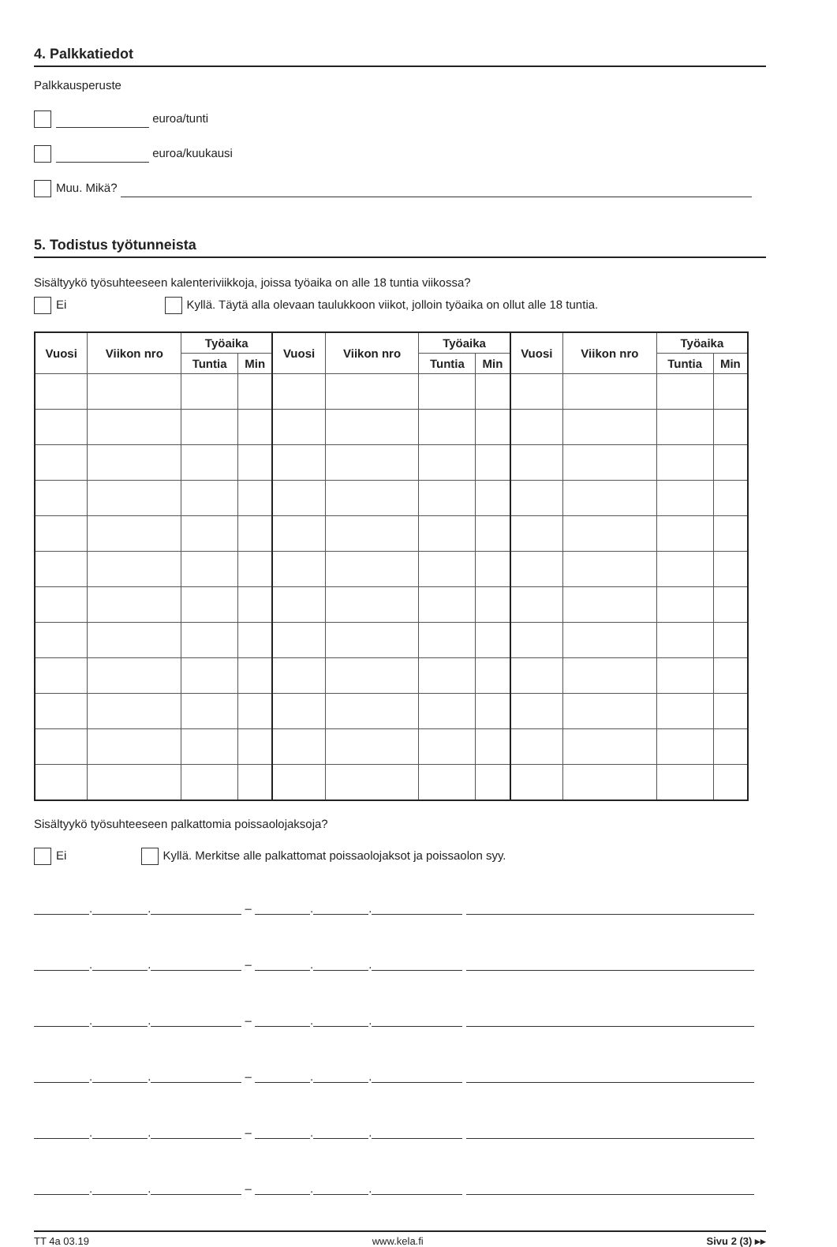4. Palkkatiedot
Palkkausperuste
euroa/tunti
euroa/kuukausi
Muu. Mikä?
5. Todistus työtunneista
Sisältyykö työsuhteeseen kalenteriviikkoja, joissa työaika on alle 18 tuntia viikossa?
Ei Kyllä. Täytä alla olevaan taulukkoon viikot, jolloin työaika on ollut alle 18 tuntia.
| Vuosi | Viikon nro | Työaika | | Vuosi | Viikon nro | Työaika | | Vuosi | Viikon nro | Työaika | |
| --- | --- | --- | --- | --- | --- | --- | --- | --- | --- | --- | --- |
| | | Tuntia | Min | | | Tuntia | Min | | | Tuntia | Min |
Sisältyykö työsuhteeseen palkattomia poissaolojaksoja?
Ei Kyllä. Merkitse alle palkattomat poissaolojaksot ja poissaolon syy.
. . – . .
. . – . .
. . – . .
. . – . .
. . – . .
. . – . .
TT 4a 03.19 www.kela.fi Sivu 2 (3) ▸▸